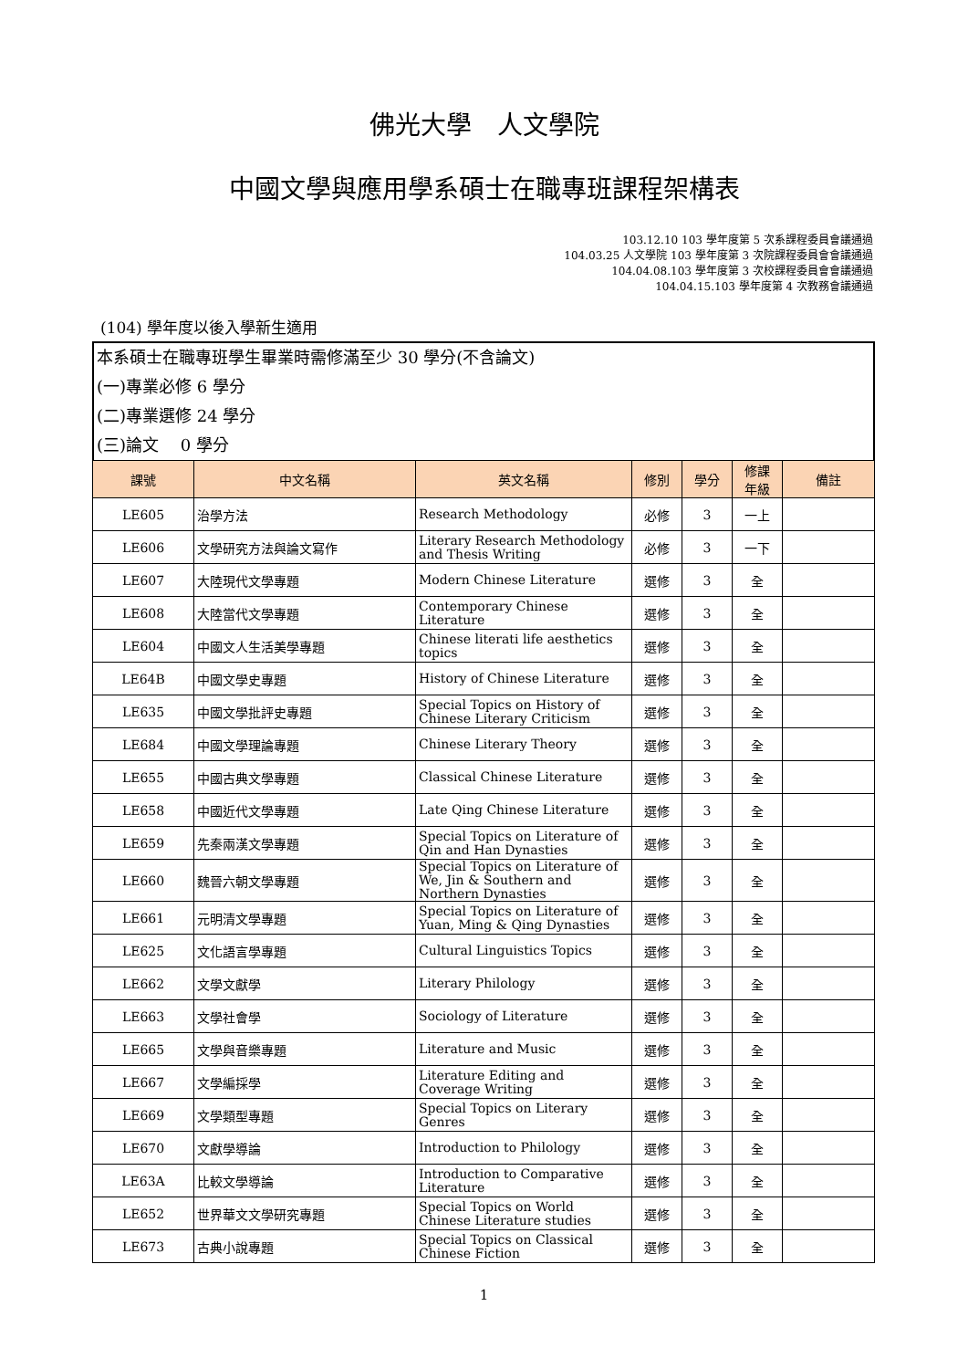佛光大學　人文學院
中國文學與應用學系碩士在職專班課程架構表
103.12.10 103 學年度第 5 次系課程委員會議通過
104.03.25 人文學院 103 學年度第 3 次院課程委員會會議通過
104.04.08.103 學年度第 3 次校課程委員會會議通過
104.04.15.103 學年度第 4 次教務會議通過
(104) 學年度以後入學新生適用
本系碩士在職專班學生畢業時需修滿至少 30 學分(不含論文)
(一)專業必修 6 學分
(二)專業選修 24 學分
(三)論文　 0 學分
| 課號 | 中文名稱 | 英文名稱 | 修別 | 學分 | 修課 年級 | 備註 |
| --- | --- | --- | --- | --- | --- | --- |
| LE605 | 治學方法 | Research Methodology | 必修 | 3 | 一上 | |
| LE606 | 文學研究方法與論文寫作 | Literary Research Methodology and Thesis Writing | 必修 | 3 | 一下 | |
| LE607 | 大陸現代文學專題 | Modern Chinese Literature | 選修 | 3 | 全 | |
| LE608 | 大陸當代文學專題 | Contemporary Chinese Literature | 選修 | 3 | 全 | |
| LE604 | 中國文人生活美學專題 | Chinese literati life aesthetics topics | 選修 | 3 | 全 | |
| LE64B | 中國文學史專題 | History of Chinese Literature | 選修 | 3 | 全 | |
| LE635 | 中國文學批評史專題 | Special Topics on History of Chinese Literary Criticism | 選修 | 3 | 全 | |
| LE684 | 中國文學理論專題 | Chinese Literary Theory | 選修 | 3 | 全 | |
| LE655 | 中國古典文學專題 | Classical Chinese Literature | 選修 | 3 | 全 | |
| LE658 | 中國近代文學專題 | Late Qing Chinese Literature | 選修 | 3 | 全 | |
| LE659 | 先秦兩漢文學專題 | Special Topics on Literature of Qin and Han Dynasties | 選修 | 3 | 全 | |
| LE660 | 魏晉六朝文學專題 | Special Topics on Literature of We, Jin & Southern and Northern Dynasties | 選修 | 3 | 全 | |
| LE661 | 元明清文學專題 | Special Topics on Literature of Yuan, Ming & Qing Dynasties | 選修 | 3 | 全 | |
| LE625 | 文化語言學專題 | Cultural Linguistics Topics | 選修 | 3 | 全 | |
| LE662 | 文學文獻學 | Literary Philology | 選修 | 3 | 全 | |
| LE663 | 文學社會學 | Sociology of Literature | 選修 | 3 | 全 | |
| LE665 | 文學與音樂專題 | Literature and Music | 選修 | 3 | 全 | |
| LE667 | 文學編採學 | Literature Editing and Coverage Writing | 選修 | 3 | 全 | |
| LE669 | 文學類型專題 | Special Topics on Literary Genres | 選修 | 3 | 全 | |
| LE670 | 文獻學導論 | Introduction to Philology | 選修 | 3 | 全 | |
| LE63A | 比較文學導論 | Introduction to Comparative Literature | 選修 | 3 | 全 | |
| LE652 | 世界華文文學研究專題 | Special Topics on World Chinese Literature studies | 選修 | 3 | 全 | |
| LE673 | 古典小說專題 | Special Topics on Classical Chinese Fiction | 選修 | 3 | 全 | |
1